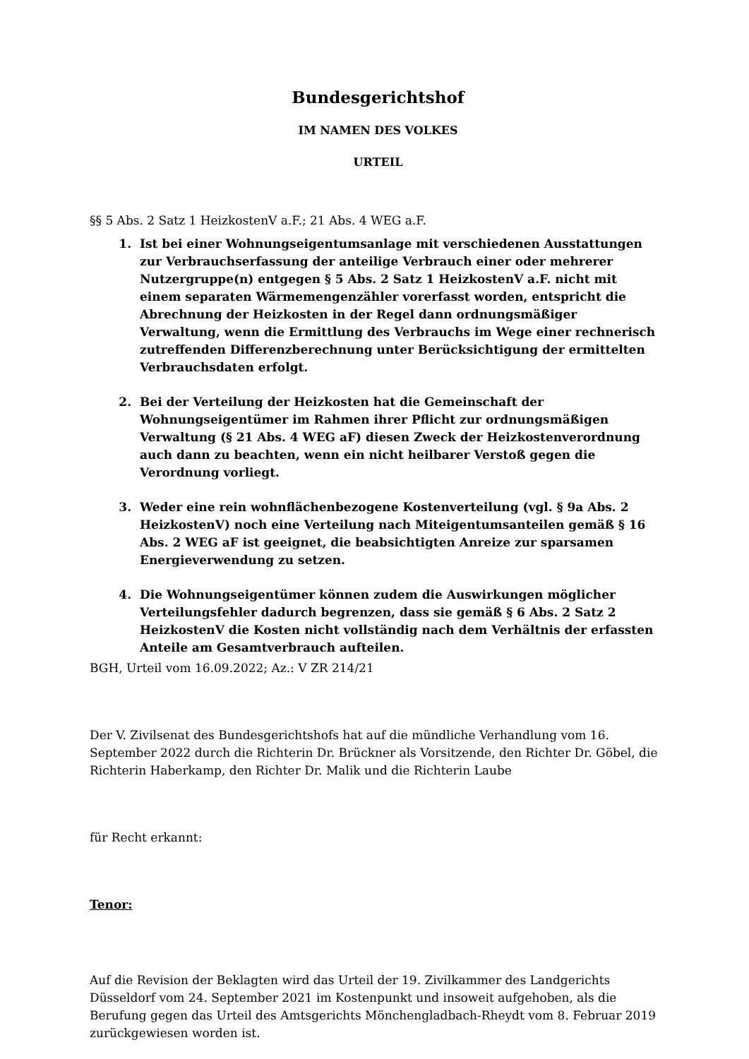Bundesgerichtshof
IM NAMEN DES VOLKES
URTEIL
§§ 5 Abs. 2 Satz 1 HeizkostenV a.F.; 21 Abs. 4 WEG a.F.
1. Ist bei einer Wohnungseigentumsanlage mit verschiedenen Ausstattungen zur Verbrauchserfassung der anteilige Verbrauch einer oder mehrerer Nutzergruppe(n) entgegen § 5 Abs. 2 Satz 1 HeizkostenV a.F. nicht mit einem separaten Wärmemengenzähler vorerfasst worden, entspricht die Abrechnung der Heizkosten in der Regel dann ordnungsmäßiger Verwaltung, wenn die Ermittlung des Verbrauchs im Wege einer rechnerisch zutreffenden Differenzberechnung unter Berücksichtigung der ermittelten Verbrauchsdaten erfolgt.
2. Bei der Verteilung der Heizkosten hat die Gemeinschaft der Wohnungseigentümer im Rahmen ihrer Pflicht zur ordnungsmäßigen Verwaltung (§ 21 Abs. 4 WEG aF) diesen Zweck der Heizkostenverordnung auch dann zu beachten, wenn ein nicht heilbarer Verstoß gegen die Verordnung vorliegt.
3. Weder eine rein wohnflächenbezogene Kostenverteilung (vgl. § 9a Abs. 2 HeizkostenV) noch eine Verteilung nach Miteigentumsanteilen gemäß § 16 Abs. 2 WEG aF ist geeignet, die beabsichtigten Anreize zur sparsamen Energieverwendung zu setzen.
4. Die Wohnungseigentümer können zudem die Auswirkungen möglicher Verteilungsfehler dadurch begrenzen, dass sie gemäß § 6 Abs. 2 Satz 2 HeizkostenV die Kosten nicht vollständig nach dem Verhältnis der erfassten Anteile am Gesamtverbrauch aufteilen.
BGH, Urteil vom 16.09.2022; Az.: V ZR 214/21
Der V. Zivilsenat des Bundesgerichtshofs hat auf die mündliche Verhandlung vom 16. September 2022 durch die Richterin Dr. Brückner als Vorsitzende, den Richter Dr. Göbel, die Richterin Haberkamp, den Richter Dr. Malik und die Richterin Laube
für Recht erkannt:
Tenor:
Auf die Revision der Beklagten wird das Urteil der 19. Zivilkammer des Landgerichts Düsseldorf vom 24. September 2021 im Kostenpunkt und insoweit aufgehoben, als die Berufung gegen das Urteil des Amtsgerichts Mönchengladbach-Rheydt vom 8. Februar 2019 zurückgewiesen worden ist.